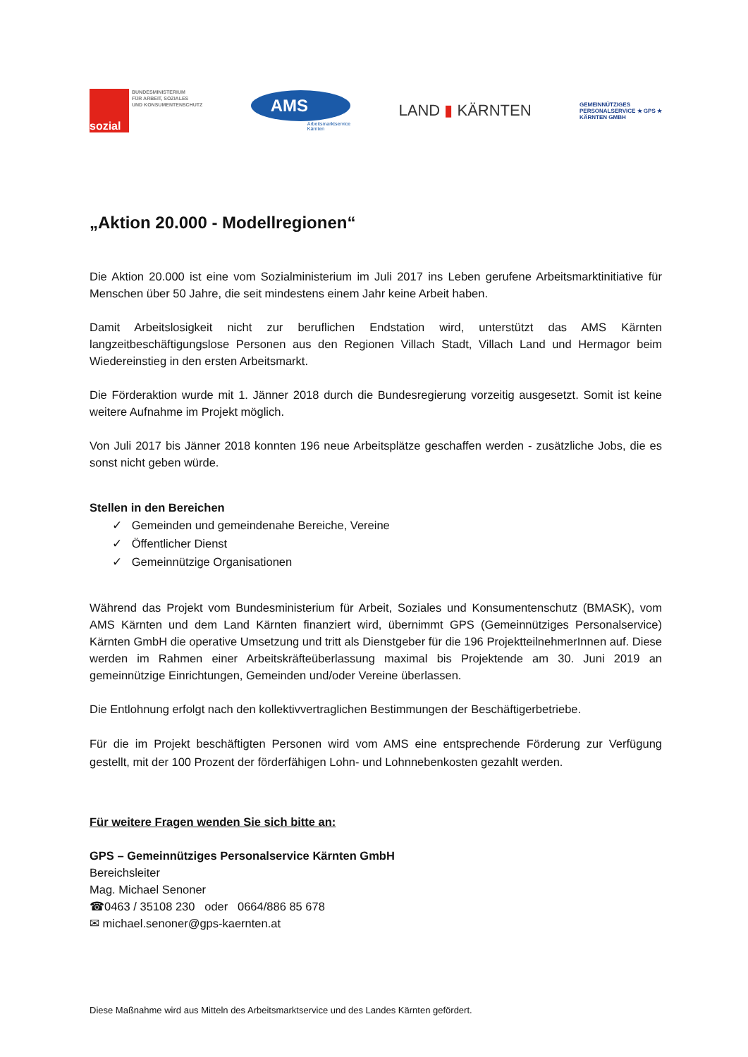sozial
BUNDESMINISTERIUM
FÜR ARBEIT, SOZIALES
UND KONSUMENTENSCHUTZ
AMS
Arbeitsmarktservice
Kärnten
LAND ▮ KÄRNTEN
GEMEINNÜTZIGES
PERSONALSERVICE ★ GPS ★
KÄRNTEN GMBH
„Aktion 20.000 - Modellregionen“
Die Aktion 20.000 ist eine vom Sozialministerium im Juli 2017 ins Leben gerufene Arbeitsmarktinitiative für Menschen über 50 Jahre, die seit mindestens einem Jahr keine Arbeit haben.
Damit Arbeitslosigkeit nicht zur beruflichen Endstation wird, unterstützt das AMS Kärnten langzeitbeschäftigungslose Personen aus den Regionen Villach Stadt, Villach Land und Hermagor beim Wiedereinstieg in den ersten Arbeitsmarkt.
Die Förderaktion wurde mit 1. Jänner 2018 durch die Bundesregierung vorzeitig ausgesetzt. Somit ist keine weitere Aufnahme im Projekt möglich.
Von Juli 2017 bis Jänner 2018 konnten 196 neue Arbeitsplätze geschaffen werden - zusätzliche Jobs, die es sonst nicht geben würde.
Stellen in den Bereichen
✓ Gemeinden und gemeindenahe Bereiche, Vereine
✓ Öffentlicher Dienst
✓ Gemeinnützige Organisationen
Während das Projekt vom Bundesministerium für Arbeit, Soziales und Konsumentenschutz (BMASK), vom AMS Kärnten und dem Land Kärnten finanziert wird, übernimmt GPS (Gemeinnütziges Personalservice) Kärnten GmbH die operative Umsetzung und tritt als Dienstgeber für die 196 ProjektteilnehmerInnen auf. Diese werden im Rahmen einer Arbeitskräfteüberlassung maximal bis Projektende am 30. Juni 2019 an gemeinnützige Einrichtungen, Gemeinden und/oder Vereine überlassen.
Die Entlohnung erfolgt nach den kollektivvertraglichen Bestimmungen der Beschäftigerbetriebe.
Für die im Projekt beschäftigten Personen wird vom AMS eine entsprechende Förderung zur Verfügung gestellt, mit der 100 Prozent der förderfähigen Lohn- und Lohnnebenkosten gezahlt werden.
Für weitere Fragen wenden Sie sich bitte an:
GPS – Gemeinnütziges Personalservice Kärnten GmbH
Bereichsleiter
Mag. Michael Senoner
☎0463 / 35108 230 oder 0664/886 85 678
✉ michael.senoner@gps-kaernten.at
Diese Maßnahme wird aus Mitteln des Arbeitsmarktservice und des Landes Kärnten gefördert.